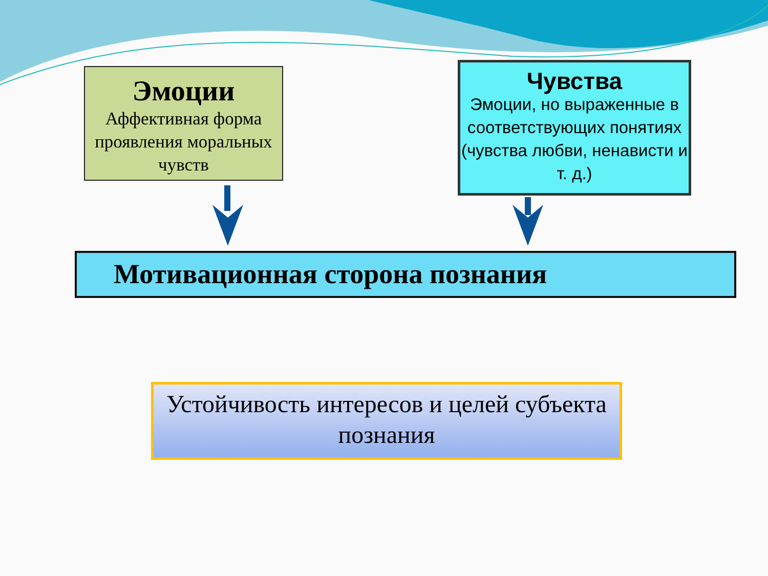Эмоции
Аффективная форма проявления моральных чувств
Чувства
Эмоции, но выраженные в соответствующих понятиях (чувства любви, ненависти и т. д.)
Мотивационная сторона познания
Устойчивость интересов и целей субъекта познания